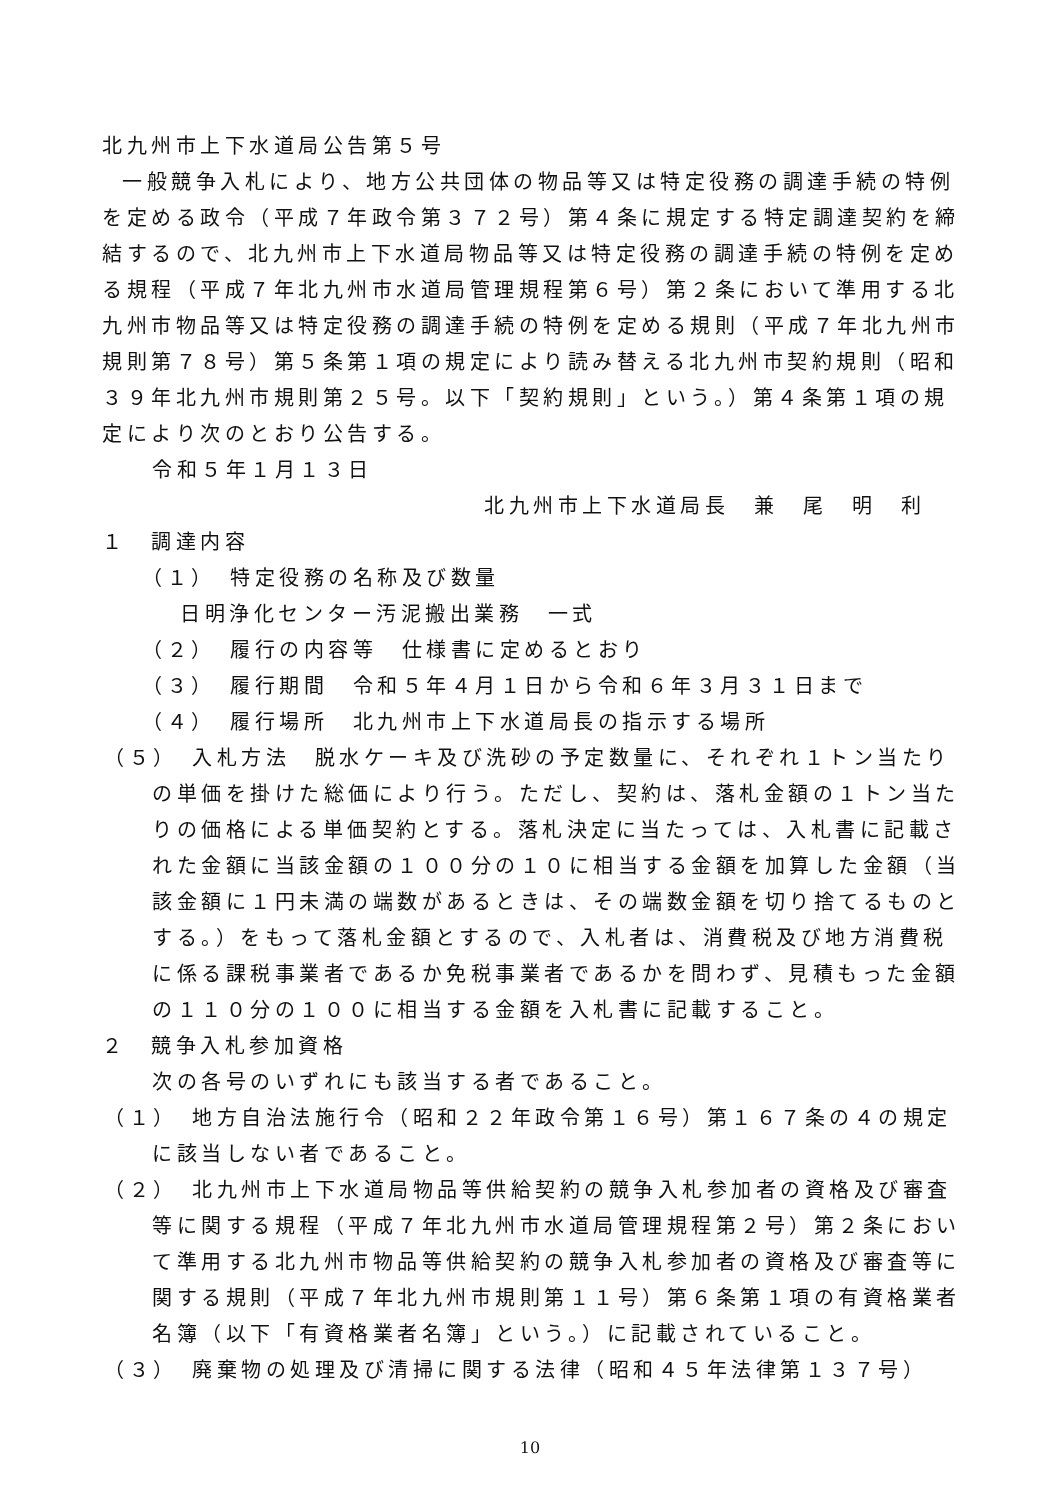北九州市上下水道局公告第５号
一般競争入札により、地方公共団体の物品等又は特定役務の調達手続の特例を定める政令（平成７年政令第３７２号）第４条に規定する特定調達契約を締結するので、北九州市上下水道局物品等又は特定役務の調達手続の特例を定める規程（平成７年北九州市水道局管理規程第６号）第２条において準用する北九州市物品等又は特定役務の調達手続の特例を定める規則（平成７年北九州市規則第７８号）第５条第１項の規定により読み替える北九州市契約規則（昭和３９年北九州市規則第２５号。以下「契約規則」という。）第４条第１項の規定により次のとおり公告する。
令和５年１月１３日
北九州市上下水道局長　兼　尾　明　利
１　調達内容
（１）　特定役務の名称及び数量
日明浄化センター汚泥搬出業務　一式
（２）　履行の内容等　仕様書に定めるとおり
（３）　履行期間　令和５年４月１日から令和６年３月３１日まで
（４）　履行場所　北九州市上下水道局長の指示する場所
（５）　入札方法　脱水ケーキ及び洗砂の予定数量に、それぞれ１トン当たりの単価を掛けた総価により行う。ただし、契約は、落札金額の１トン当たりの価格による単価契約とする。落札決定に当たっては、入札書に記載された金額に当該金額の１００分の１０に相当する金額を加算した金額（当該金額に１円未満の端数があるときは、その端数金額を切り捨てるものとする。）をもって落札金額とするので、入札者は、消費税及び地方消費税に係る課税事業者であるか免税事業者であるかを問わず、見積もった金額の１１０分の１００に相当する金額を入札書に記載すること。
２　競争入札参加資格
次の各号のいずれにも該当する者であること。
（１）　地方自治法施行令（昭和２２年政令第１６号）第１６７条の４の規定に該当しない者であること。
（２）　北九州市上下水道局物品等供給契約の競争入札参加者の資格及び審査等に関する規程（平成７年北九州市水道局管理規程第２号）第２条において準用する北九州市物品等供給契約の競争入札参加者の資格及び審査等に関する規則（平成７年北九州市規則第１１号）第６条第１項の有資格業者名簿（以下「有資格業者名簿」という。）に記載されていること。
（３）　廃棄物の処理及び清掃に関する法律（昭和４５年法律第１３７号）
10